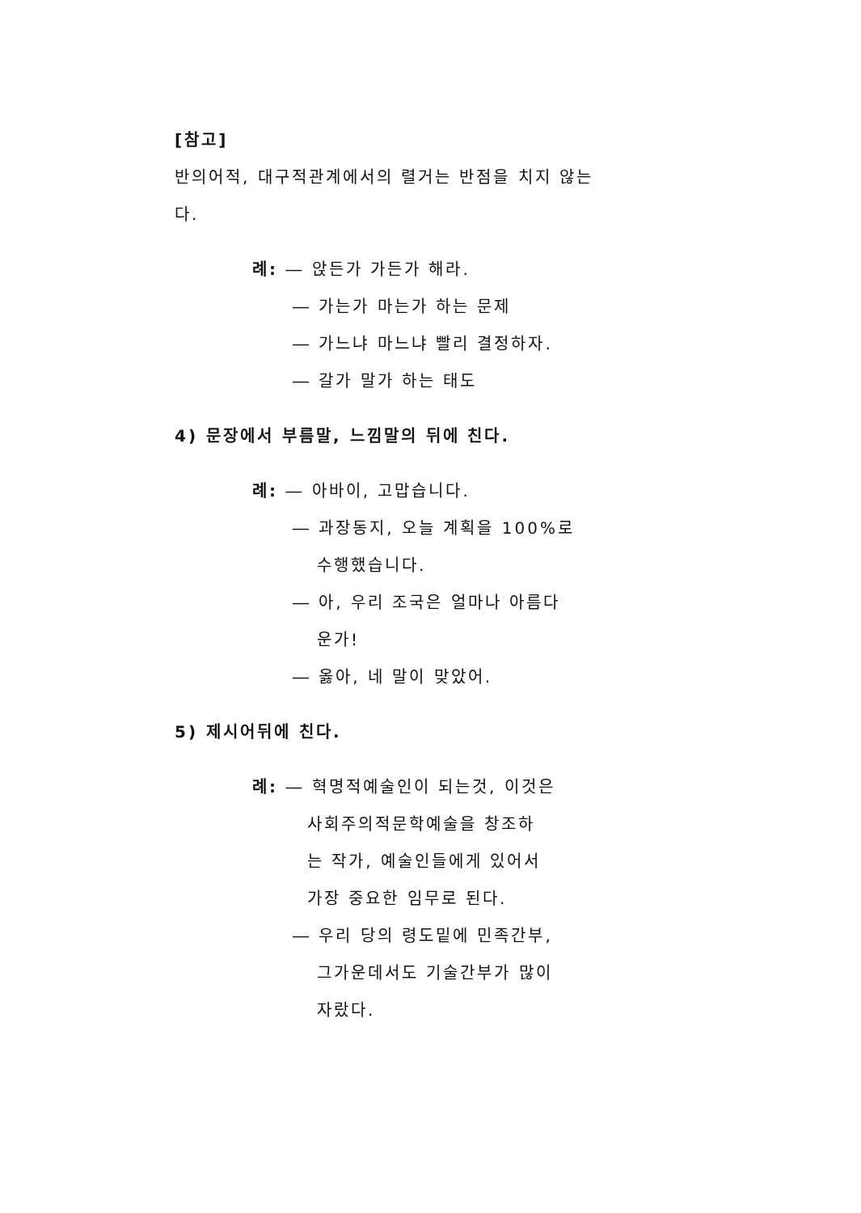[참고]
반의어적, 대구적관계에서의 렬거는 반점을 치지 않는다.
례: ― 앉든가 가든가 해라.
― 가는가 마는가 하는 문제
― 가느냐 마느냐 빨리 결정하자.
― 갈가 말가 하는 태도
4) 문장에서 부름말, 느낌말의 뒤에 친다.
례: ― 아바이, 고맙습니다.
― 과장동지, 오늘 계획을 100%로
수행했습니다.
― 아, 우리 조국은 얼마나 아름다
운가!
― 옳아, 네 말이 맞았어.
5) 제시어뒤에 친다.
례: ― 혁명적예술인이 되는것, 이것은
사회주의적문학예술을 창조하
는 작가, 예술인들에게 있어서
가장 중요한 임무로 된다.
― 우리 당의 령도밑에 민족간부,
그가운데서도 기술간부가 많이
자랐다.